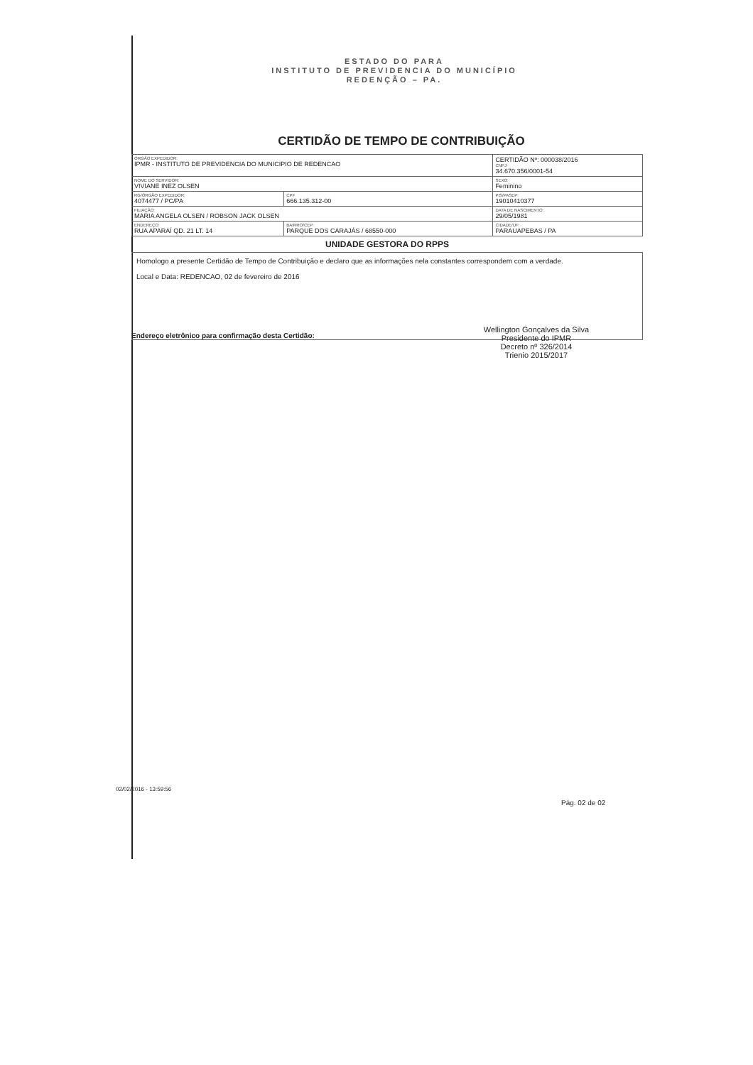ESTADO DO PARA
INSTITUTO DE PREVIDENCIA DO MUNICÍPIO
REDENÇÃO – PA.
CERTIDÃO DE TEMPO DE CONTRIBUIÇÃO
| ÓRGÃO EXPEDIDOR: IPMR - INSTITUTO DE PREVIDENCIA DO MUNICIPIO DE REDENCAO | | | CERTIDÃO Nº: 000038/2016 CNPJ: 34.670.356/0001-54 |
| NOME DO SERVIDOR: VIVIANE INEZ OLSEN | | | SEXO: Feminino |
| RG/ÓRGÃO EXPEDIDOR: 4074477 / PC/PA | | CPF 666.135.312-00 | PIS/PASEP: 19010410377 |
| FILIAÇÃO: MARIA ANGELA OLSEN / ROBSON JACK OLSEN | | | DATA DE NASCIMENTO: 29/05/1981 |
| ENDEREÇO: RUA APARAÍ QD. 21 LT. 14 | BAIRRO/CEP: PARQUE DOS CARAJÁS / 68550-000 | | CIDADE/UF: PARAUAPEBAS / PA |
UNIDADE GESTORA DO RPPS
Homologo a presente Certidão de Tempo de Contribuição e declaro que as informações nela constantes correspondem com a verdade.
Local e Data: REDENCAO, 02 de fevereiro de 2016
Endereço eletrônico para confirmação desta Certidão:
Wellington Gonçalves da Silva
Presidente do IPMR
Decreto nº 326/2014
Trienio 2015/2017
02/02/2016 - 13:59:56
Pág. 02 de 02